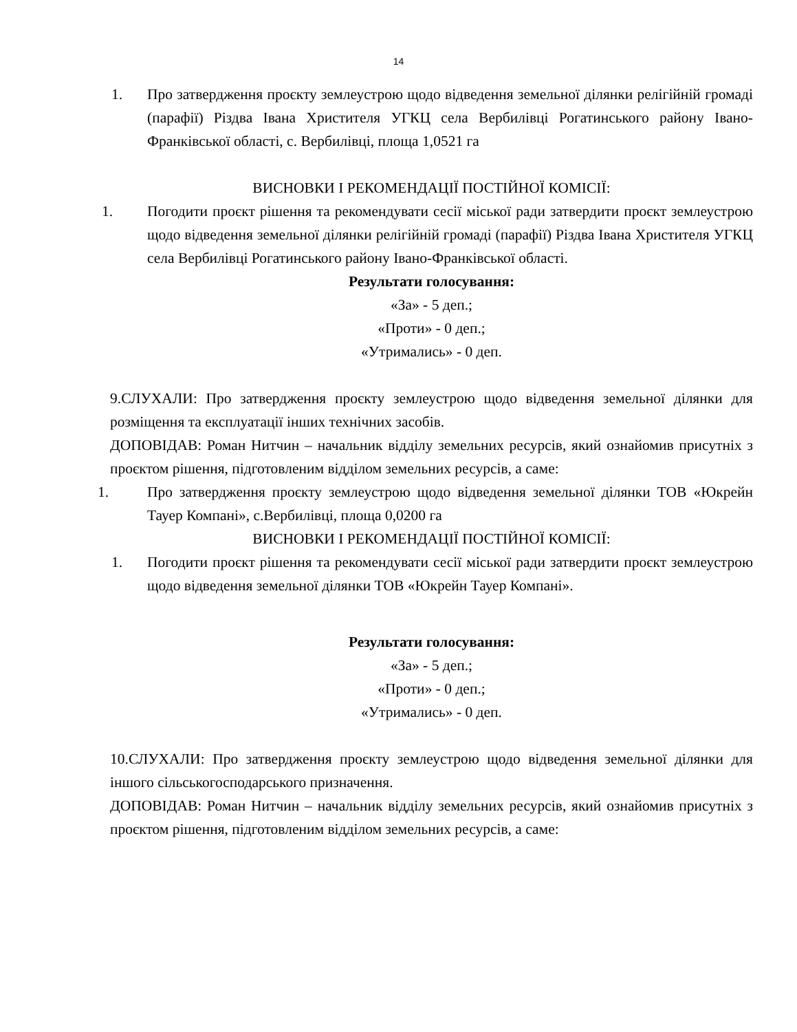14
1. Про затвердження проєкту землеустрою щодо відведення земельної ділянки релігійній громаді (парафії) Різдва Івана Христителя УГКЦ села Вербилівці Рогатинського району Івано-Франківської області, с. Вербилівці, площа 1,0521 га
ВИСНОВКИ І РЕКОМЕНДАЦІЇ ПОСТІЙНОЇ КОМІСІЇ:
1. Погодити проєкт рішення та рекомендувати сесії міської ради затвердити проєкт землеустрою щодо відведення земельної ділянки релігійній громаді (парафії) Різдва Івана Христителя УГКЦ села Вербилівці Рогатинського району Івано-Франківської області.
Результати голосування:
«За» - 5 деп.;
«Проти» - 0 деп.;
«Утримались» - 0 деп.
9.СЛУХАЛИ: Про затвердження проєкту землеустрою щодо відведення земельної ділянки для розміщення та експлуатації інших технічних засобів.
ДОПОВІДАВ: Роман Нитчин – начальник відділу земельних ресурсів, який ознайомив присутніх з проєктом рішення, підготовленим відділом земельних ресурсів, а саме:
1. Про затвердження проєкту землеустрою щодо відведення земельної ділянки ТОВ «Юкрейн Тауер Компані», с.Вербилівці, площа 0,0200 га
ВИСНОВКИ І РЕКОМЕНДАЦІЇ ПОСТІЙНОЇ КОМІСІЇ:
1. Погодити проєкт рішення та рекомендувати сесії міської ради затвердити проєкт землеустрою щодо відведення земельної ділянки ТОВ «Юкрейн Тауер Компані».
Результати голосування:
«За» - 5 деп.;
«Проти» - 0 деп.;
«Утримались» - 0 деп.
10.СЛУХАЛИ: Про затвердження проєкту землеустрою щодо відведення земельної ділянки для іншого сільськогосподарського призначення.
ДОПОВІДАВ: Роман Нитчин – начальник відділу земельних ресурсів, який ознайомив присутніх з проєктом рішення, підготовленим відділом земельних ресурсів, а саме: